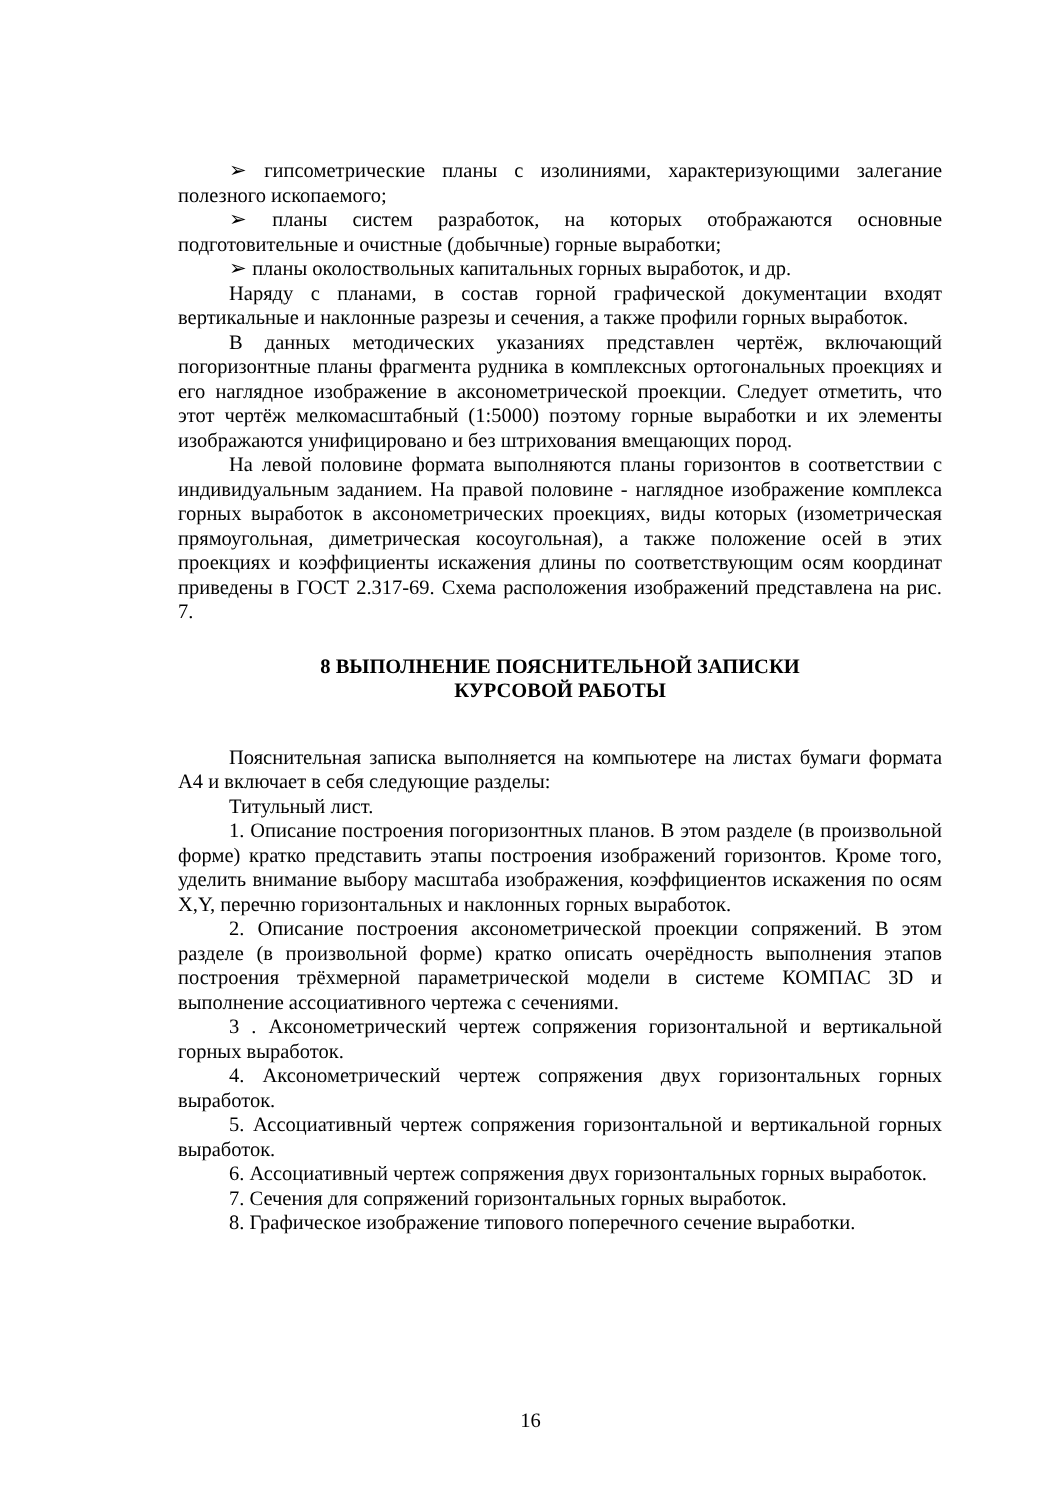➢ гипсометрические планы с изолиниями, характеризующими залегание полезного ископаемого;
➢ планы систем разработок, на которых отображаются основные подготовительные и очистные (добычные) горные выработки;
➢ планы околоствольных капитальных горных выработок, и др.
Наряду с планами, в состав горной графической документации входят вертикальные и наклонные разрезы и сечения, а также профили горных выработок.
В данных методических указаниях представлен чертёж, включающий погоризонтные планы фрагмента рудника в комплексных ортогональных проекциях и его наглядное изображение в аксонометрической проекции. Следует отметить, что этот чертёж мелкомасштабный (1:5000) поэтому горные выработки и их элементы изображаются унифицировано и без штрихования вмещающих пород.
На левой половине формата выполняются планы горизонтов в соответствии с индивидуальным заданием. На правой половине - наглядное изображение комплекса горных выработок в аксонометрических проекциях, виды которых (изометрическая прямоугольная, диметрическая косоугольная), а также положение осей в этих проекциях и коэффициенты искажения длины по соответствующим осям координат приведены в ГОСТ 2.317-69. Схема расположения изображений представлена на рис. 7.
8 ВЫПОЛНЕНИЕ ПОЯСНИТЕЛЬНОЙ ЗАПИСКИ
КУРСОВОЙ РАБОТЫ
Пояснительная записка выполняется на компьютере на листах бумаги формата А4 и включает в себя следующие разделы:
Титульный лист.
1. Описание построения погоризонтных планов. В этом разделе (в произвольной форме) кратко представить этапы построения изображений горизонтов. Кроме того, уделить внимание выбору масштаба изображения, коэффициентов искажения по осям X,Y, перечню горизонтальных и наклонных горных выработок.
2. Описание построения аксонометрической проекции сопряжений. В этом разделе (в произвольной форме) кратко описать очерёдность выполнения этапов построения трёхмерной параметрической модели в системе КОМПАС 3D и выполнение ассоциативного чертежа с сечениями.
3 . Аксонометрический чертеж сопряжения горизонтальной и вертикальной горных выработок.
4. Аксонометрический чертеж сопряжения двух горизонтальных горных выработок.
5. Ассоциативный чертеж сопряжения горизонтальной и вертикальной горных выработок.
6. Ассоциативный чертеж сопряжения двух горизонтальных горных выработок.
7. Сечения для сопряжений горизонтальных горных выработок.
8. Графическое изображение типового поперечного сечение выработки.
16